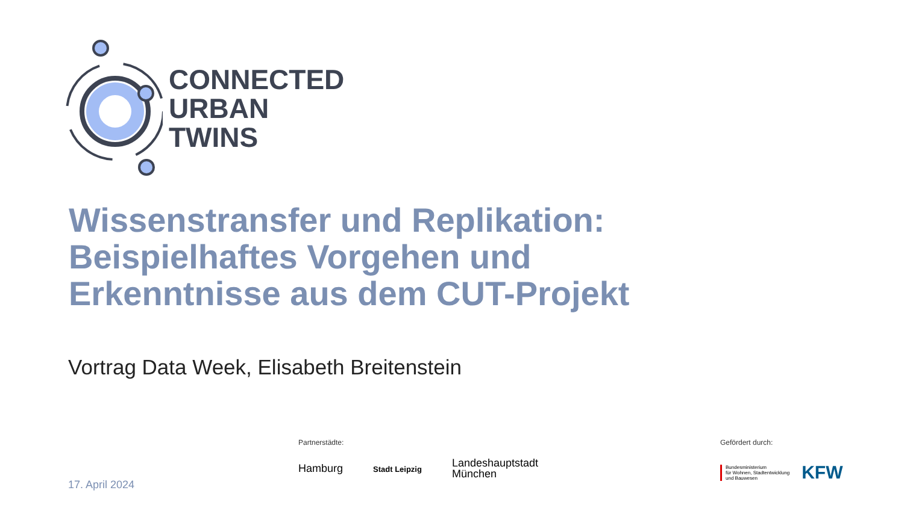CONNECTED
URBAN
TWINS
Wissenstransfer und Replikation:
Beispielhaftes Vorgehen und
Erkenntnisse aus dem CUT-Projekt
Vortrag Data Week, Elisabeth Breitenstein
17. April 2024
Partnerstädte:
Hamburg
Stadt Leipzig
Landeshauptstadt
München
Gefördert durch:
Bundesministerium
für Wohnen, Stadtentwicklung
und Bauwesen
KFW